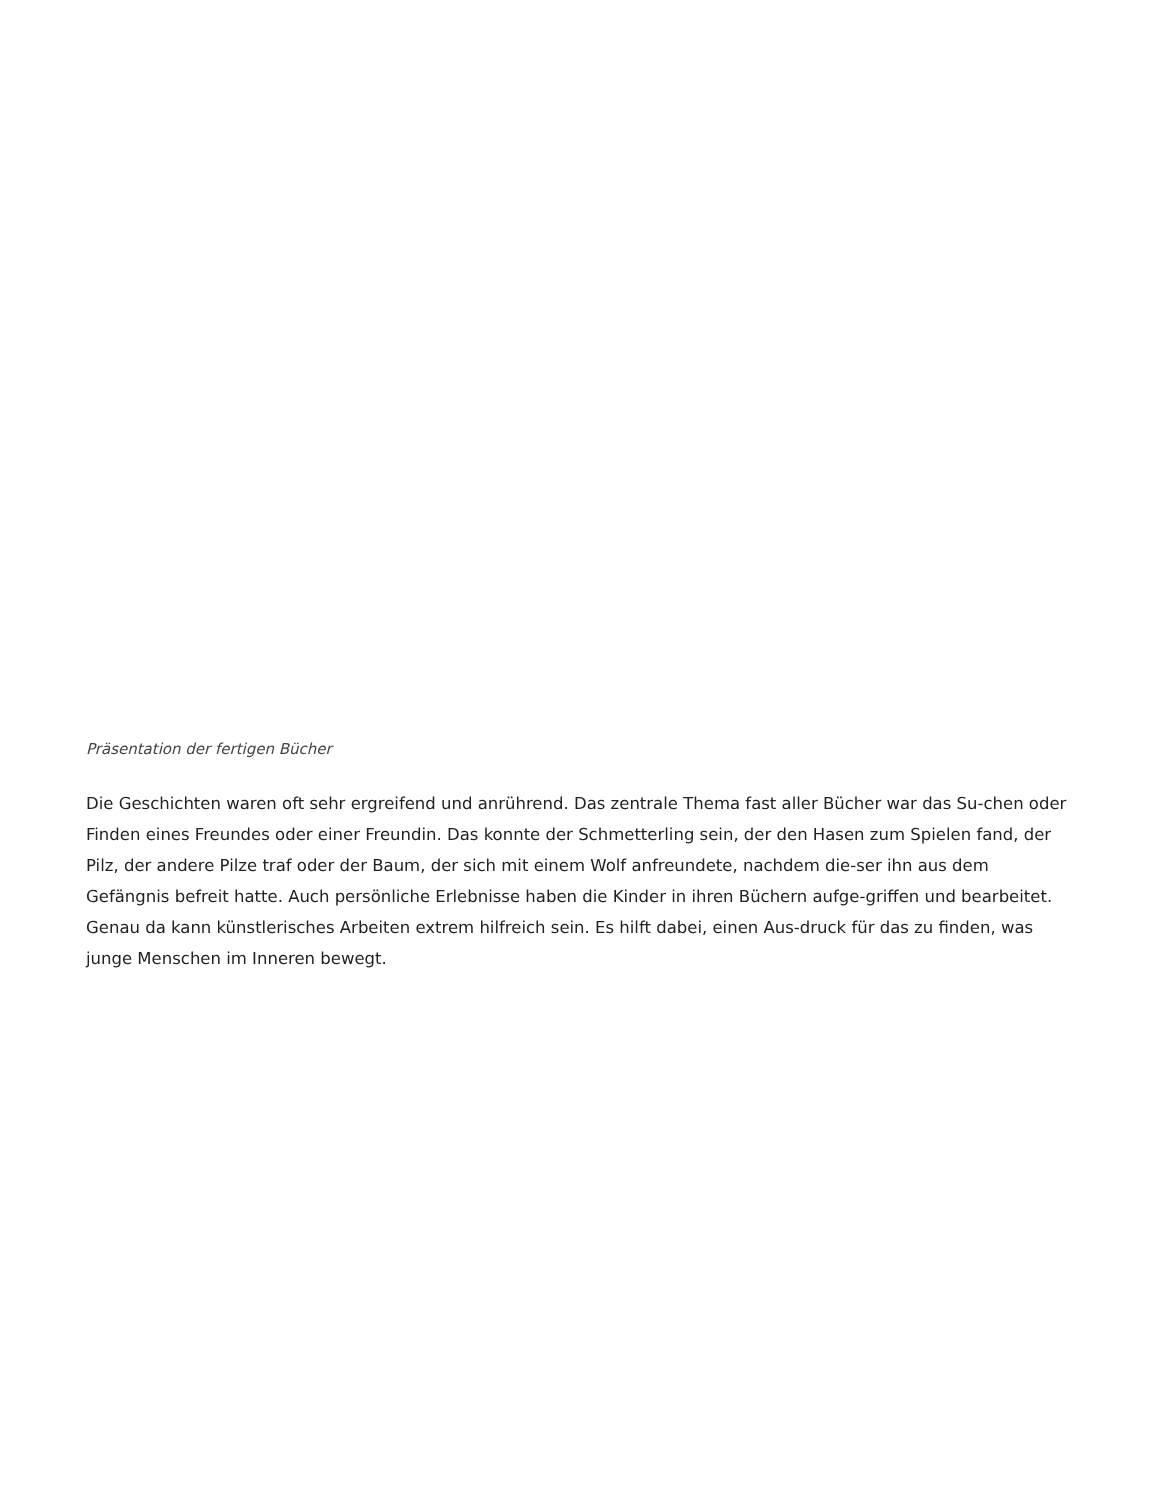Präsentation der fertigen Bücher
Die Geschichten waren oft sehr ergreifend und anrührend. Das zentrale Thema fast aller Bücher war das Su-chen oder Finden eines Freundes oder einer Freundin. Das konnte der Schmetterling sein, der den Hasen zum Spielen fand, der Pilz, der andere Pilze traf oder der Baum, der sich mit einem Wolf anfreundete, nachdem die-ser ihn aus dem Gefängnis befreit hatte. Auch persönliche Erlebnisse haben die Kinder in ihren Büchern aufge-griffen und bearbeitet. Genau da kann künstlerisches Arbeiten extrem hilfreich sein. Es hilft dabei, einen Aus-druck für das zu finden, was junge Menschen im Inneren bewegt.